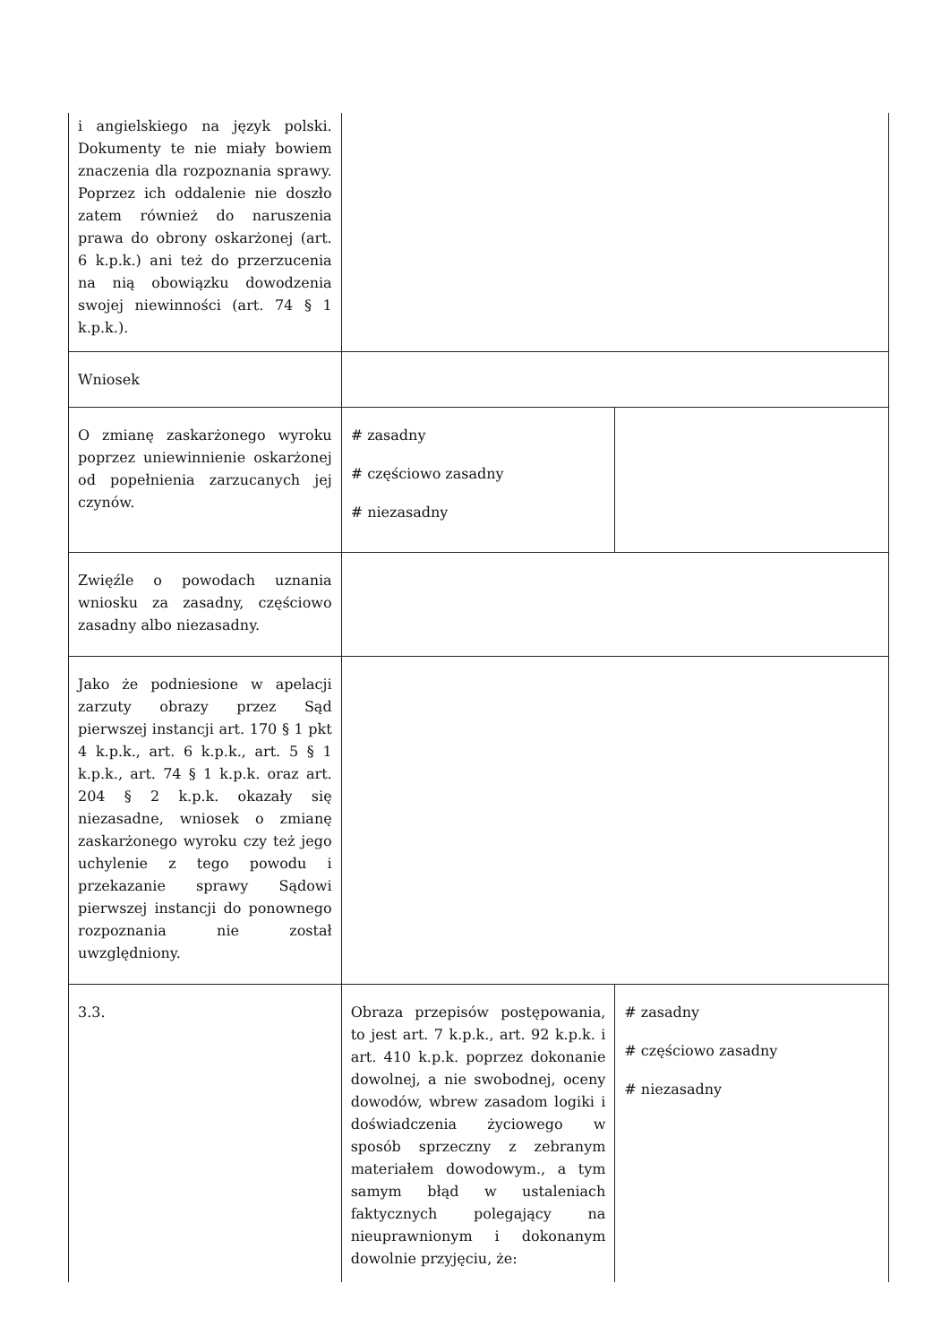| i angielskiego na język polski. Dokumenty te nie miały bowiem znaczenia dla rozpoznania sprawy. Poprzez ich oddalenie nie doszło zatem również do naruszenia prawa do obrony oskarżonej (art. 6 k.p.k.) ani też do przerzucenia na nią obowiązku dowodzenia swojej niewinności (art. 74 § 1 k.p.k.). | | |
| Wniosek | | |
| O zmianę zaskarżonego wyroku poprzez uniewinnienie oskarżonej od popełnienia zarzucanych jej czynów. | # zasadny # częściowo zasadny # niezasadny | |
| Zwięźle o powodach uznania wniosku za zasadny, częściowo zasadny albo niezasadny. | | |
| Jako że podniesione w apelacji zarzuty obrazy przez Sąd pierwszej instancji art. 170 § 1 pkt 4 k.p.k., art. 6 k.p.k., art. 5 § 1 k.p.k., art. 74 § 1 k.p.k. oraz art. 204 § 2 k.p.k. okazały się niezasadne, wniosek o zmianę zaskarżonego wyroku czy też jego uchylenie z tego powodu i przekazanie sprawy Sądowi pierwszej instancji do ponownego rozpoznania nie został uwzględniony. | | |
| 3.3. | Obraza przepisów postępowania, to jest art. 7 k.p.k., art. 92 k.p.k. i art. 410 k.p.k. poprzez dokonanie dowolnej, a nie swobodnej, oceny dowodów, wbrew zasadom logiki i doświadczenia życiowego w sposób sprzeczny z zebranym materiałem dowodowym., a tym samym błąd w ustaleniach faktycznych polegający na nieuprawnionym i dokonanym dowolnie przyjęciu, że: | # zasadny # częściowo zasadny # niezasadny |